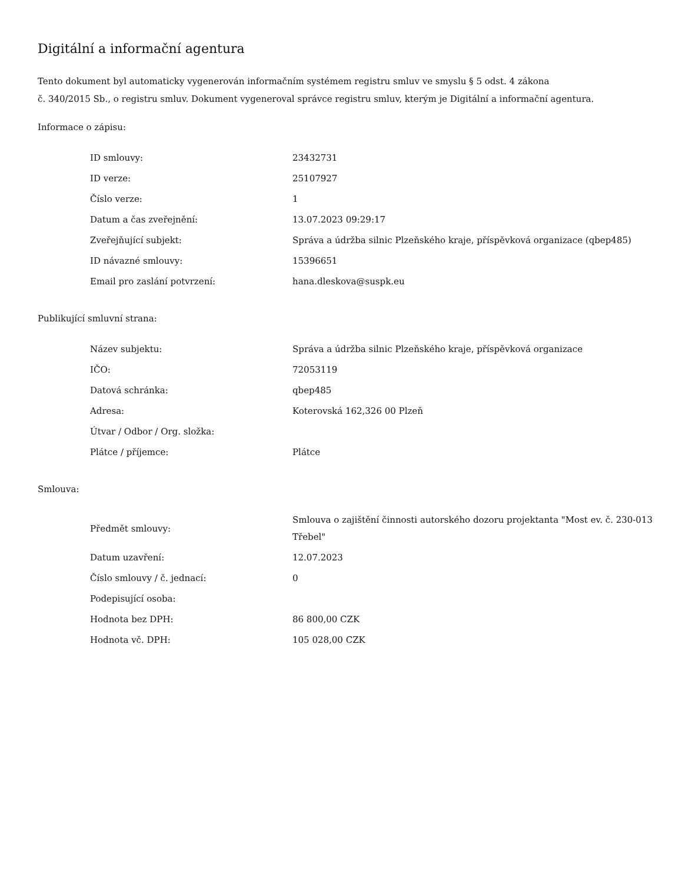Digitální a informační agentura
Tento dokument byl automaticky vygenerován informačním systémem registru smluv ve smyslu § 5 odst. 4 zákona
č. 340/2015 Sb., o registru smluv. Dokument vygeneroval správce registru smluv, kterým je Digitální a informační agentura.
Informace o zápisu:
| ID smlouvy: | 23432731 |
| ID verze: | 25107927 |
| Číslo verze: | 1 |
| Datum a čas zveřejnění: | 13.07.2023 09:29:17 |
| Zveřejňující subjekt: | Správa a údržba silnic Plzeňského kraje, příspěvková organizace (qbep485) |
| ID návazné smlouvy: | 15396651 |
| Email pro zaslání potvrzení: | hana.dleskova@suspk.eu |
Publikující smluvní strana:
| Název subjektu: | Správa a údržba silnic Plzeňského kraje, příspěvková organizace |
| IČO: | 72053119 |
| Datová schránka: | qbep485 |
| Adresa: | Koterovská 162,326 00 Plzeň |
| Útvar / Odbor / Org. složka: | |
| Plátce / příjemce: | Plátce |
Smlouva:
| Předmět smlouvy: | Smlouva o zajištění činnosti autorského dozoru projektanta "Most ev. č. 230-013 Třebel" |
| Datum uzavření: | 12.07.2023 |
| Číslo smlouvy / č. jednací: | 0 |
| Podepisující osoba: | |
| Hodnota bez DPH: | 86 800,00 CZK |
| Hodnota vč. DPH: | 105 028,00 CZK |